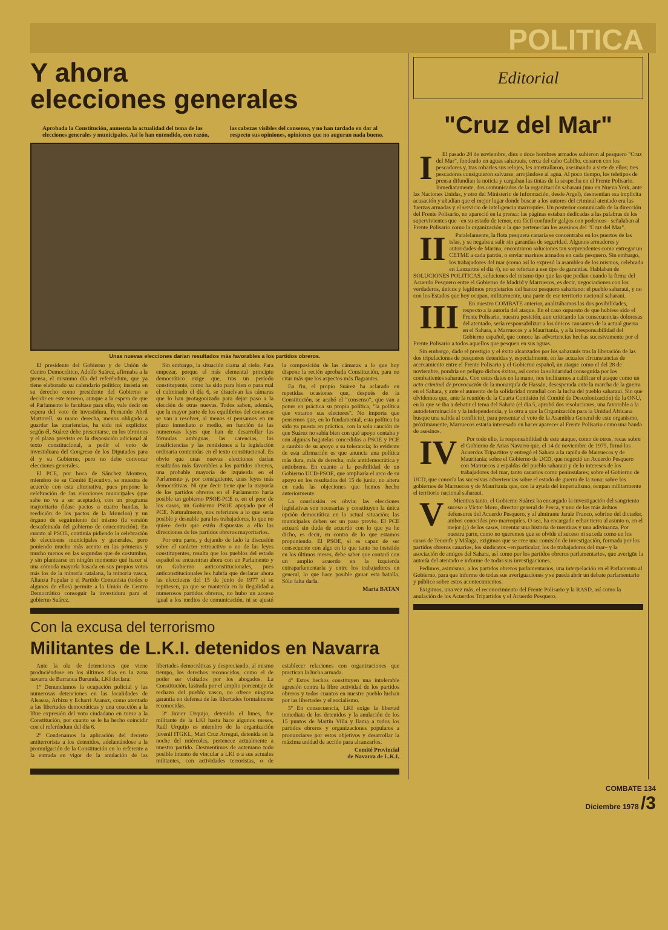POLITICA
Y ahora
elecciones generales
Aprobada la Constitución, aumenta la actualidad del tema de las elecciones generales y municipales. Así lo han entendido, con razón, las cabezas visibles del consenso, y no han tardado en dar al respecto sus opiniones, opiniones que no auguran nada bueno.
Unas nuevas elecciones darían resultados más favorables a los partidos obreros.
El presidente del Gobierno y de Unión de Centro Democrático, Adolfo Suárez, afirmaba a la prensa, el mismmo día del referéndum, que ya tiene elaborado su calendario político; insistía en su derecho como presidente del Gobierno a decidir en este terreno, aunque a la espera de que el Parlamento le facultase para ello, vale decir en espera del voto de investidura. Fernando Abril Martorell, su mano derecha, menos obligado a guardar las apariencias, ha sido mś explícito: según él, Suárez debe presentarse, en los términos y el plazo previsto en la disposición adicional al texto constitucional, a pedir el voto de investiduara del Congreso de los Diputados para él y su Gobierno, pero no debe convocar elecciones generales.
El PCE, por boca de Sánchez Montero, miembro de su Comité Ejecutivo, se muestra de acuerdo con esta alternativa, pues propone la celebración de las elecciones municipales (que sabe no va a ser aceptado), con un programa mayoritario (léase pactos a cuatro bandas, la reedición de los pactos de la Moncloa) y un órgano de seguimiento del mismo (la versión descafeinada del gobierno de concentración). En cuanto al PSOE, continúa pidiendo la celebración de eleccioens municipales y generales, pero poniendo mucho más acento en las primeras y mucho menos en las segundas que de costumbre, y sin plantearse en ningún momento qué hacer si una cómoda mayoría basada en sus propios votos más los de la minoría catalana, la minoría vasca, Alianza Popular o el Partido Comunista (todos o algunos de ellos) permite a la Unión de Centro Democrático conseguir la investidura para el gobierno Suárez.
Sin embargo, la situación clama al cielo. Para empezar, porque el más elemental principio democrático exige que, tras un período constituyente, como ha sido para bien o para mal el culminado el día 6, se disuelvan las cámaras que lo han protagonizado para dejar paso a la elección de otras nuevas. Todos saben, además, que la mayor parte de los equilibrios del consenso se van a resolver, al menos si pensamos en un plazo inmediato o medio, en función de las numerosas leyes que han de desarrollar las fórmulas ambiguas, las carencias, las insuficiencias y las remisiones a la legislación ordinaria contenidas en el texto constitucional. Es obvio que unas nuevas elecciones darían resultados más favorables a los partidos obreros, una probable mayoría de izquierda en el Parlamento y, por consiguiente, unas leyes más democrátivas. Ni que decir tiene que la mayoría de los partidos obreros en el Parlamento haría posible un gobierno PSOE-PCE o, en el peor de los casos, un Gobierno PSOE apoyado por el PCE. Naturalmente, nos referimos a lo que sería posible y deseable para los trabajadores, lo que no quiere decir que estén dispuestas a ello las direcciones de los partidos obreros mayoritarios.
Por otra parte, y dejando de lado la discusión sobre el carácter retroactivo o no de las leyes constituyentes, resulta que los pueblos del estado español se encuentran ahora con un Parlamento y un Gobierno anticonstitucionales, pues anticonstitucionales les habría que declarar ahora las eleccioens del 15 de junio de 1977 si se repitiesen, ya que se mantenía en la ilegalidad a numerosos partidos obreros, no hubo un acceso igual a los medios de comunicación, ni se ajustó la composición de las cámaras a lo que hoy dispone la recién aprobada Constitución, para no citar más que los aspectos más flagrantes.
En fin, el propio Suárez ha aclarado en repetidas ocasiones que, después de la Constitución, se acabó el "consenso", que van a poner en práctica su propia política, "la política que votaron sus electores". No importa que pensemos que, en lo fundamental, esta política ha sido ya puesta en práctica, con la sola caución de que Suárez no sabía bien con qué apoyo contaba y con algunas bagatelas concedidas a PSOE y PCE a cambio de su apoyo a su tolerancia; lo evidente de esta afirmación es que anuncia una política más dura, más de derecha, más antidemocrática y antiobrera. En cuanto a la posibilidad de un Gobierno UCD-PSOE, que ampliaría el arco de su apoyo en los resultados del 15 de junio, no altera en nada las objeciones que hemos hecho anteriormente.
La conclusión es obvia: las elecciones legislativas son necesarias y constituyen la única opción democrática en la actual situación; las municipales deben ser un paso previo. El PCE actuará sin duda de acuerdo con lo que ya he dicho, es decir, en contra de lo que estamos proponiendo. El PSOE, si es capaz de ser consecuente con algo en lo que tanto ha insistido en los últimos meses, debe saber que contará con un amplio acuerdo en la izquierda extraparlamentaria y entre los trabajadores en general, lo que hace posible ganar esta batalla. Sólo falta darla.
Marta BATAN
Con la excusa del terrorismo
Militantes de L.K.I. detenidos en Navarra
Ante la ola de detenciones que viene produciéndose en los últimos días en la zona navarra de Barranca Burunda, LKI declara:
1º Denunciamos la ocupación policial y las numerosas detenciones en las localidades de Alsasua, Arbizu y Echarri Aranaz, como atentado a las libertades democráticas y una coacción a la libre expresión del voto ciudadano en torno a la Constitución, por cuanto se le ha hecho coincidir con el referéndum del día 6.
2º Condenamos la aplicación del decreto antiterrorista a los detenidos, adelantándose a la promulgación de la Constitución en lo referente a la entrada en vigor de la anulación de las libertades democráticas y despreciando, al mismo tiempo, los derechos reconocidos, como el de poder ser visitados por los abogados. La Constitución, lastrada por el amplio porcentaje de rechazo del pueblo vasco, no ofrece ninguna garantía en defensa de las libertades formalmente reconocidas.
3º Javier Urquijo, detenido el lunes, fue militante de la LKI hasta hace algunos meses, Raúl Urquijo es miembro de la organización juvenil ITGKL, Mari Cruz Arregui, detenida en la noche del miércoles, pertenece actualmente a nuestro partido. Desmentimos de antemano todo posible intento de vincular a LKI o a sus actuales militantes, con actividades terroristas, o de establecer relaciones con organizaciones que practican la lucha armada.
4º Estos hechos constituyen una intolerable agresión contra la libre actividad de los partidos obreros y todos cuantos en nuestro pueblo luchan por las libertades y el socialismo.
5º En consecuencia, LKI exige la libertad inmediata de los detenidos y la anulación de los 15 puntos de Martín Villa y llama a todos los partidos obreros y organizaciones populares a pronunciarse por estos objetivos y desarrollar la máxima unidad de acción para alcanzarlos.
Comité Provincial
de Navarra de L.K.I.
Editorial
"Cruz del Mar"
IEl pasado 28 de noviembre, diez o doce hombres armados subieron al pesquero "Cruz del Mar", fondeado en aguas saharauis, cerca del cabo Cabiño, cenaron con los pescadores y, tras robarles sus relojes, les ametrallaron, asesinando a siete de ellos; tres pescadores consiguieron salvarse, arrojándose al agua. Al poco tiempo, los teletipos de prensa difundían la noticia y cargaban las tintas de la sospecha en el Frente Polisario. Inmediatamente, dos comunicados de la organización saharaui (uno en Nueva York, ante las Naciones Unidas, y otro del Ministerio de Información, desde Argel), desmentían esa implícita acusación y añadían que el mejor lugar donde buscar a los autores del criminal atentado era las fuerzas armadas y el servicio de inteligencia marroquíes. Un posterior comunicado de la dirección del Frente Polisario, no apareció en la prensa: las páginas estaban dedicadas a las palabras de los supervivientes que –en su estado de temor, era fácil confundir galgos con podencos– señalaban al Frente Polisario como la organización a la que pertenecían los asesinos del "Cruz del Mar".
II Paralelamente, la flota pesquera canaria se concentraba en los puertos de las islas, y se negaba a salir sin garantías de seguridad. Algunos armadores y autoridades de Marina, encontraron soluciones tan sorprendentes como entregar un CETME a cada patrón, o enviar marinos armados en cada pesquero. Sin embargo, los trabajadores del mar (como así lo expresó la asamblea de los mismos, celebrada en Lanzarote el día 4), no se referían a ese tipo de garantías. Hablaban de SOLUCIONES POLITICAS, soluciones del mismo tipo que las que pedían cuando la firma del Acuerdo Pesquero entre el Gobierno de Madrid y Marruecos, es decir, negociaciones con los verdaderos, únicos y legítimos propietarios del banco pesquero sahariano: el pueblo saharaui, y no con los Estados que hoy ocupan, militarmente, una parte de ese territorio nacional saharaui.
III En nuestro COMBATE anterior, analizábamos las dos posibilidades, respecto a la autoría del ataque. En el caso supuesto de que hubiese sido el Frente Polisario, nuestra posición, aun criticando las consecuencias dolorosas del atentado, sería responsabilizar a los únicos causantes de la actual guerra en el Sahara, a Marruecos y a Mauritania, y a la irresponsabilidad del Gobierno español, que conoce las advertencias hechas sucesivamente por el Frente Polisario a todos aquellos que pesquen en sus aguas.
Sin embargo, dado el prestigio y el éxito alcanzados por los saharauis tras la liberación de las dos tripulaciones de pesqueros detenidas y, especialmente, en las actuales circunstancias de acercamiento entre el Frente Polisario y el Gobierno español, un ataque como el del 28 de noviembre, pondría en peligro dichos éxitos, así como la solidaridad conseguida por los combatientes saharauis. Con estos datos en la mano, nos inclinamos a calificar el ataque como un acto criminal de provocación de la monarquía de Hassán, desesperada ante la marcha de la guerra en el Sahara, y ante el aumento de la solidaridad mundial con la lucha del pueblo saharaui. Sin que olvidemos que, ante la reunión de la Cuarta Comisión (el Comité de Descolonización) de la ONU, en la que se iba a debatir el tema del Sahara (el día 5, aprobó dos resoluciones, una favorable a la autodeterminación y la independencia, y la otra a que la Organización para la Unidad Africana busque una salida al conflicto), para presentar el voto de la Asamblea General de este organismo, próximamente, Marruecos estaría interesado en hacer aparecer al Frente Polisario como una banda de asesinos.
IV Por todo ello, la responsabilidad de este ataque, como de otros, recae sobre el Gobierno de Arias Navarro que, el 14 de noviembre de 1975, firmó los Acuerdos Tripartitos y entregó el Sahara a la rapiña de Marruecos y de Mauritania; sobre el Gobierno de UCD, que negoció un Acuerdo Pesquero con Marruecos a espaldas del pueblo saharaui y de lo intereses de los trabajadores del mar, tanto canarios como peninsulares; sobre el Gobierno de UCD, que conocía las sucesivas advertencias sobre el estado de guerra de la zona; sobre los gobiernos de Marruecos y de Mauritania que, con la ayuda del imperialismo, ocupan militarmente el territorio nacional saharaui.
VMientras tanto, el Gobierno Suárez ha encargado la investigación del sangriento suceso a Víctor Moro, director general de Pesca, y uno de los más árduos defensores del Acuerdo Pesquero, y al almirante Jaraiz Franco, sobrino del dictador, ambos conocidos pro-marroquíes. O sea, ha encargado echar tierra al asunto o, en el mejor (¿) de los casos, inventar una historia de mentiras y una adivinanza. Por nuestra parte, como no queremos que se olvide el suceso ni suceda como en los casos de Tenerife y Málaga, exigimos que se cree una comisión de investigación, formada por los partidos obreros canarios, los sindicatos –en particular, los de trabajadores del mar– y la asociación de amigos del Sahara, así como por los partidos obreros parlamentarios, que averigüe la autoría del atentado e informe de todas sus investigaciones.
Pedimos, asimismo, a los partidos obreros parlamentarios, una interpelación en el Parlamento al Gobierno, para que informe de todas sus averiguaciones y se pueda abrir un debate parlamentario y público sobre estos acontecimientos.
Exigimos, una vez más, el reconocimiento del Frente Polisario y la RASD, así como la anulación de los Acuerdos Tripartidos y el Acuerdo Pesquero.
COMBATE 134
Diciembre 1978 /3